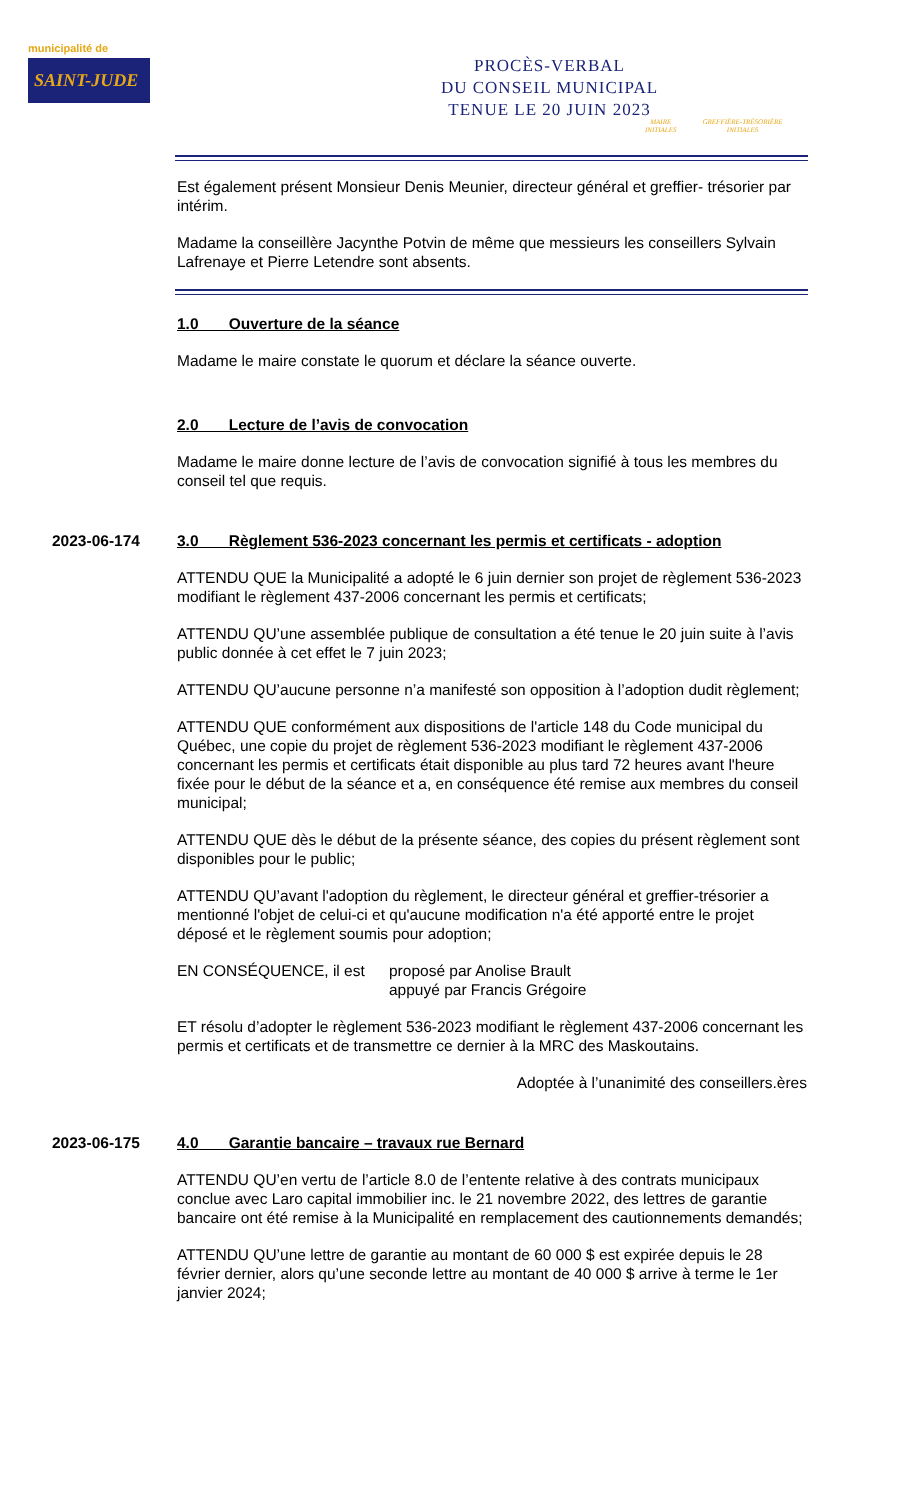municipalité de
SAINT-JUDE
PROCÈS-VERBAL
DU CONSEIL MUNICIPAL
TENUE LE 20 JUIN 2023
MAIRE
INITIALES
GREFFIÈRE-TRÉSORIÈRE
INITIALES
Est également présent Monsieur Denis Meunier, directeur général et greffier- trésorier par intérim.
Madame la conseillère Jacynthe Potvin de même que messieurs les conseillers Sylvain Lafrenaye et Pierre Letendre sont absents.
1.0 Ouverture de la séance
Madame le maire constate le quorum et déclare la séance ouverte.
2.0 Lecture de l’avis de convocation
Madame le maire donne lecture de l’avis de convocation signifié à tous les membres du conseil tel que requis.
2023-06-174 3.0 Règlement 536-2023 concernant les permis et certificats - adoption
ATTENDU QUE la Municipalité a adopté le 6 juin dernier son projet de règlement 536-2023 modifiant le règlement 437-2006 concernant les permis et certificats;
ATTENDU QU’une assemblée publique de consultation a été tenue le 20 juin suite à l’avis public donnée à cet effet le 7 juin 2023;
ATTENDU QU’aucune personne n’a manifesté son opposition à l’adoption dudit règlement;
ATTENDU QUE conformément aux dispositions de l'article 148 du Code municipal du Québec, une copie du projet de règlement 536-2023 modifiant le règlement 437-2006 concernant les permis et certificats était disponible au plus tard 72 heures avant l'heure fixée pour le début de la séance et a, en conséquence été remise aux membres du conseil municipal;
ATTENDU QUE dès le début de la présente séance, des copies du présent règlement sont disponibles pour le public;
ATTENDU QU’avant l'adoption du règlement, le directeur général et greffier-trésorier a mentionné l'objet de celui-ci et qu'aucune modification n'a été apporté entre le projet déposé et le règlement soumis pour adoption;
EN CONSÉQUENCE, il est proposé par Anolise Brault
appuyé par Francis Grégoire
ET résolu d’adopter le règlement 536-2023 modifiant le règlement 437-2006 concernant les permis et certificats et de transmettre ce dernier à la MRC des Maskoutains.
Adoptée à l’unanimité des conseillers.ères
2023-06-175 4.0 Garantie bancaire – travaux rue Bernard
ATTENDU QU’en vertu de l’article 8.0 de l’entente relative à des contrats municipaux conclue avec Laro capital immobilier inc. le 21 novembre 2022, des lettres de garantie bancaire ont été remise à la Municipalité en remplacement des cautionnements demandés;
ATTENDU QU’une lettre de garantie au montant de 60 000 $ est expirée depuis le 28 février dernier, alors qu’une seconde lettre au montant de 40 000 $ arrive à terme le 1er janvier 2024;